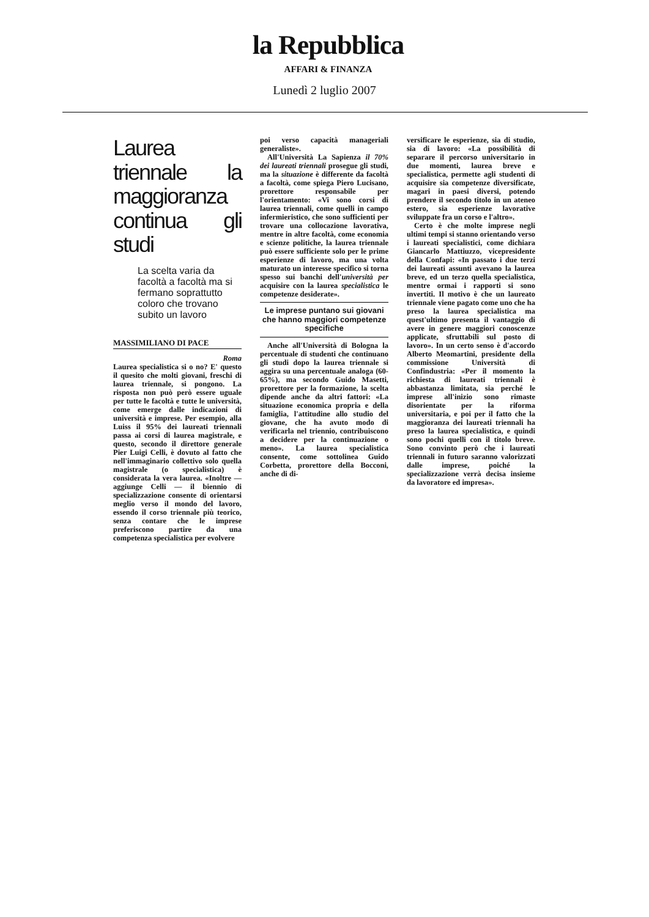la Repubblica
AFFARI & FINANZA
Lunedì 2 luglio 2007
Laurea triennale la maggioranza continua gli studi
La scelta varia da facoltà a facoltà ma si fermano soprattutto coloro che trovano subito un lavoro
MASSIMILIANO DI PACE
Roma
Laurea specialistica si o no? E' questo il quesito che molti giovani, freschi di laurea triennale, si pongono. La risposta non può però essere uguale per tutte le facoltà e tutte le università, come emerge dalle indicazioni di università e imprese. Per esempio, alla Luiss il 95% dei laureati triennali passa ai corsi di laurea magistrale, e questo, secondo il direttore generale Pier Luigi Celli, è dovuto al fatto che nell'immaginario collettivo solo quella magistrale (o specialistica) è considerata la vera laurea. «Inoltre — aggiunge Celli — il biennio di specializzazione consente di orientarsi meglio verso il mondo del lavoro, essendo il corso triennale più teorico, senza contare che le imprese preferiscono partire da una competenza specialistica per evolvere
poi verso capacità manageriali generaliste».
All'Università La Sapienza il 70% dei laureati triennali prosegue gli studi, ma la situazione è differente da facoltà a facoltà, come spiega Piero Lucisano, prorettore responsabile per l'orientamento: «Vi sono corsi di laurea triennali, come quelli in campo infermieristico, che sono sufficienti per trovare una collocazione lavorativa, mentre in altre facoltà, come economia e scienze politiche, la laurea triennale può essere sufficiente solo per le prime esperienze di lavoro, ma una volta maturato un interesse specifico si torna spesso sui banchi dell'università per acquisire con la laurea specialistica le competenze desiderate».
Le imprese puntano sui giovani che hanno maggiori competenze specifiche
Anche all'Università di Bologna la percentuale di studenti che continuano gli studi dopo la laurea triennale si aggira su una percentuale analoga (60-65%), ma secondo Guido Masetti, prorettore per la formazione, la scelta dipende anche da altri fattori: «La situazione economica propria e della famiglia, l'attitudine allo studio del giovane, che ha avuto modo di verificarla nel triennio, contribuiscono a decidere per la continuazione o meno». La laurea specialistica consente, come sottolinea Guido Corbetta, prorettore della Bocconi, anche di di-
versificare le esperienze, sia di studio, sia di lavoro: «La possibilità di separare il percorso universitario in due momenti, laurea breve e specialistica, permette agli studenti di acquisire sia competenze diversificate, magari in paesi diversi, potendo prendere il secondo titolo in un ateneo estero, sia esperienze lavorative sviluppate fra un corso e l'altro».
Certo è che molte imprese negli ultimi tempi si stanno orientando verso i laureati specialistici, come dichiara Giancarlo Mattiuzzo, vicepresidente della Confapi: «In passato i due terzi dei laureati assunti avevano la laurea breve, ed un terzo quella specialistica, mentre ormai i rapporti si sono invertiti. Il motivo è che un laureato triennale viene pagato come uno che ha preso la laurea specialistica ma quest'ultimo presenta il vantaggio di avere in genere maggiori conoscenze applicate, sfruttabili sul posto di lavoro». In un certo senso è d'accordo Alberto Meomartini, presidente della commissione Università di Confindustria: «Per il momento la richiesta di laureati triennali è abbastanza limitata, sia perché le imprese all'inizio sono rimaste disorientate per la riforma universitaria, e poi per il fatto che la maggioranza dei laureati triennali ha preso la laurea specialistica, e quindi sono pochi quelli con il titolo breve. Sono convinto però che i laureati triennali in futuro saranno valorizzati dalle imprese, poiché la specializzazione verrà decisa insieme da lavoratore ed impresa».